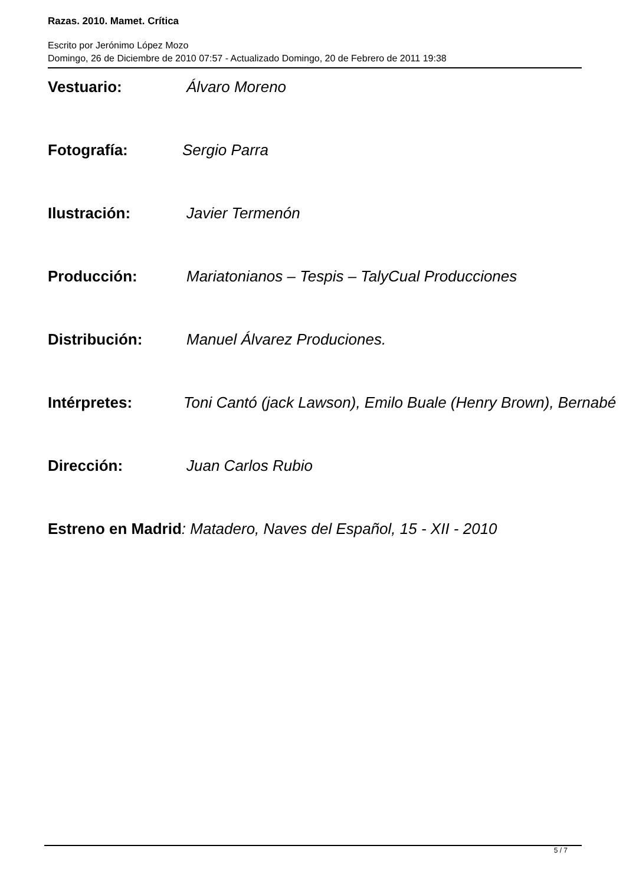Razas. 2010. Mamet. Crítica
Escrito por Jerónimo López Mozo
Domingo, 26 de Diciembre de 2010 07:57 - Actualizado Domingo, 20 de Febrero de 2011 19:38
Vestuario: Álvaro Moreno
Fotografía: Sergio Parra
Ilustración: Javier Termenón
Producción: Mariatonianos – Tespis – TalyCual Producciones
Distribución: Manuel Álvarez Produciones.
Intérpretes: Toni Cantó (jack Lawson), Emilo Buale (Henry Brown), Bernabé
Dirección: Juan Carlos Rubio
Estreno en Madrid: Matadero, Naves del Español, 15 - XII - 2010
5 / 7